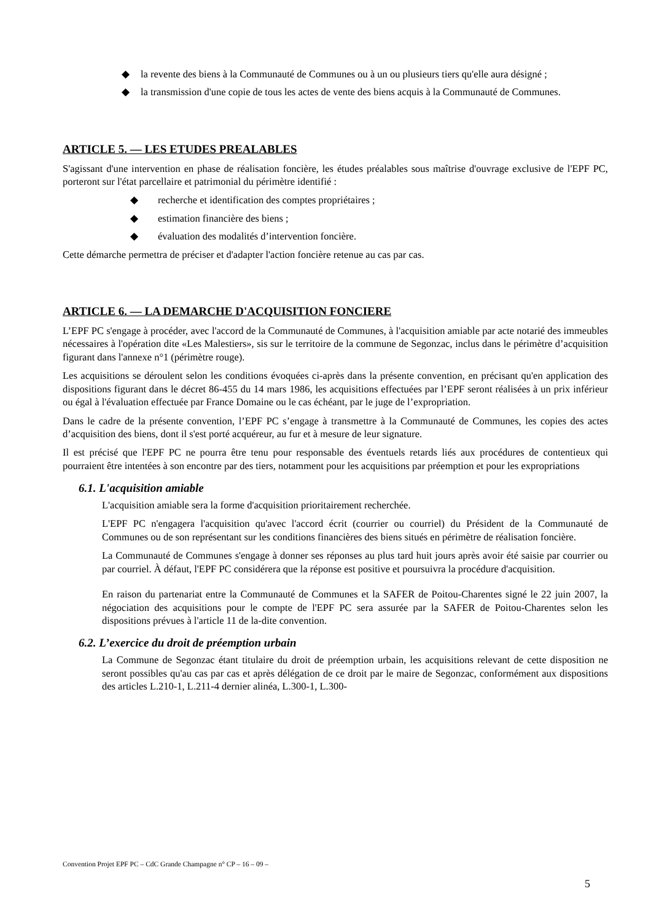◆ la revente des biens à la Communauté de Communes ou à un ou plusieurs tiers qu'elle aura désigné ;
◆ la transmission d'une copie de tous les actes de vente des biens acquis à la Communauté de Communes.
ARTICLE 5. — LES ETUDES PREALABLES
S'agissant d'une intervention en phase de réalisation foncière, les études préalables sous maîtrise d'ouvrage exclusive de l'EPF PC, porteront sur l'état parcellaire et patrimonial du périmètre identifié :
◆ recherche et identification des comptes propriétaires ;
◆ estimation financière des biens ;
◆ évaluation des modalités d’intervention foncière.
Cette démarche permettra de préciser et d'adapter l'action foncière retenue au cas par cas.
ARTICLE 6. — LA DEMARCHE D'ACQUISITION FONCIERE
L’EPF PC s'engage à procéder, avec l'accord de la Communauté de Communes, à l'acquisition amiable par acte notarié des immeubles nécessaires à l'opération dite «Les Malestiers», sis sur le territoire de la commune de Segonzac, inclus dans le périmètre d’acquisition figurant dans l'annexe n°1 (périmètre rouge).
Les acquisitions se déroulent selon les conditions évoquées ci-après dans la présente convention, en précisant qu'en application des dispositions figurant dans le décret 86-455 du 14 mars 1986, les acquisitions effectuées par l’EPF seront réalisées à un prix inférieur ou égal à l'évaluation effectuée par France Domaine ou le cas échéant, par le juge de l’expropriation.
Dans le cadre de la présente convention, l’EPF PC s’engage à transmettre à la Communauté de Communes, les copies des actes d’acquisition des biens, dont il s'est porté acquéreur, au fur et à mesure de leur signature.
Il est précisé que l'EPF PC ne pourra être tenu pour responsable des éventuels retards liés aux procédures de contentieux qui pourraient être intentées à son encontre par des tiers, notamment pour les acquisitions par préemption et pour les expropriations
6.1. L'acquisition amiable
L'acquisition amiable sera la forme d'acquisition prioritairement recherchée.
L'EPF PC n'engagera l'acquisition qu'avec l'accord écrit (courrier ou courriel) du Président de la Communauté de Communes ou de son représentant sur les conditions financières des biens situés en périmètre de réalisation foncière.
La Communauté de Communes s'engage à donner ses réponses au plus tard huit jours après avoir été saisie par courrier ou par courriel. À défaut, l'EPF PC considérera que la réponse est positive et poursuivra la procédure d'acquisition.
En raison du partenariat entre la Communauté de Communes et la SAFER de Poitou-Charentes signé le 22 juin 2007, la négociation des acquisitions pour le compte de l'EPF PC sera assurée par la SAFER de Poitou-Charentes selon les dispositions prévues à l'article 11 de la-dite convention.
6.2. L’exercice du droit de préemption urbain
La Commune de Segonzac étant titulaire du droit de préemption urbain, les acquisitions relevant de cette disposition ne seront possibles qu'au cas par cas et après délégation de ce droit par le maire de Segonzac, conformément aux dispositions des articles L.210-1, L.211-4 dernier alinéa, L.300-1, L.300-
Convention Projet EPF PC – CdC Grande Champagne n° CP – 16 – 09 –
5